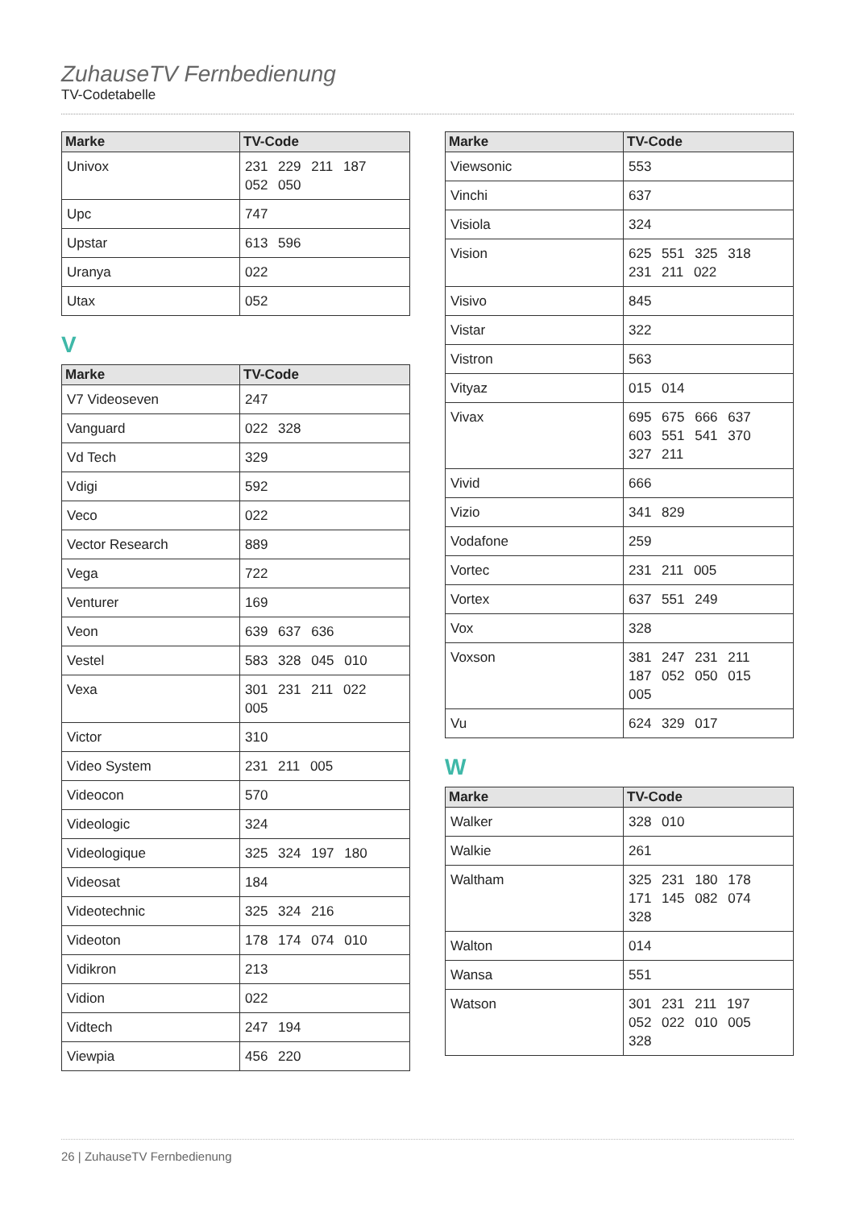ZuhauseTV Fernbedienung
TV-Codetabelle
| Marke | TV-Code |
| --- | --- |
| Univox | 231 229 211 187 052 050 |
| Upc | 747 |
| Upstar | 613 596 |
| Uranya | 022 |
| Utax | 052 |
V
| Marke | TV-Code |
| --- | --- |
| V7 Videoseven | 247 |
| Vanguard | 022 328 |
| Vd Tech | 329 |
| Vdigi | 592 |
| Veco | 022 |
| Vector Research | 889 |
| Vega | 722 |
| Venturer | 169 |
| Veon | 639 637 636 |
| Vestel | 583 328 045 010 |
| Vexa | 301 231 211 022 005 |
| Victor | 310 |
| Video System | 231 211 005 |
| Videocon | 570 |
| Videologic | 324 |
| Videologique | 325 324 197 180 |
| Videosat | 184 |
| Videotechnic | 325 324 216 |
| Videoton | 178 174 074 010 |
| Vidikron | 213 |
| Vidion | 022 |
| Vidtech | 247 194 |
| Viewpia | 456 220 |
| Marke | TV-Code |
| --- | --- |
| Viewsonic | 553 |
| Vinchi | 637 |
| Visiola | 324 |
| Vision | 625 551 325 318 231 211 022 |
| Visivo | 845 |
| Vistar | 322 |
| Vistron | 563 |
| Vityaz | 015 014 |
| Vivax | 695 675 666 637 603 551 541 370 327 211 |
| Vivid | 666 |
| Vizio | 341 829 |
| Vodafone | 259 |
| Vortec | 231 211 005 |
| Vortex | 637 551 249 |
| Vox | 328 |
| Voxson | 381 247 231 211 187 052 050 015 005 |
| Vu | 624 329 017 |
W
| Marke | TV-Code |
| --- | --- |
| Walker | 328 010 |
| Walkie | 261 |
| Waltham | 325 231 180 178 171 145 082 074 328 |
| Walton | 014 |
| Wansa | 551 |
| Watson | 301 231 211 197 052 022 010 005 328 |
26 | ZuhauseTV Fernbedienung